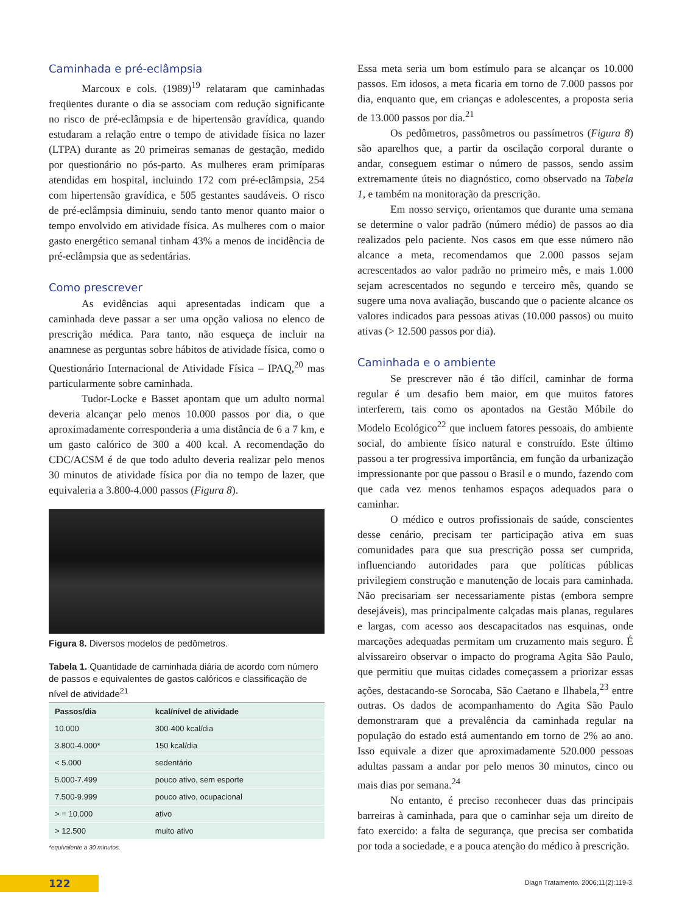Caminhada e pré-eclâmpsia
Marcoux e cols. (1989)<sup>19</sup> relataram que caminhadas freqüentes durante o dia se associam com redução significante no risco de pré-eclâmpsia e de hipertensão gravídica, quando estudaram a relação entre o tempo de atividade física no lazer (LTPA) durante as 20 primeiras semanas de gestação, medido por questionário no pós-parto. As mulheres eram primíparas atendidas em hospital, incluindo 172 com pré-eclâmpsia, 254 com hipertensão gravídica, e 505 gestantes saudáveis. O risco de pré-eclâmpsia diminuiu, sendo tanto menor quanto maior o tempo envolvido em atividade física. As mulheres com o maior gasto energético semanal tinham 43% a menos de incidência de pré-eclâmpsia que as sedentárias.
Como prescrever
As evidências aqui apresentadas indicam que a caminhada deve passar a ser uma opção valiosa no elenco de prescrição médica. Para tanto, não esqueça de incluir na anamnese as perguntas sobre hábitos de atividade física, como o Questionário Internacional de Atividade Física – IPAQ,<sup>20</sup> mas particularmente sobre caminhada.
Tudor-Locke e Basset apontam que um adulto normal deveria alcançar pelo menos 10.000 passos por dia, o que aproximadamente corresponderia a uma distância de 6 a 7 km, e um gasto calórico de 300 a 400 kcal. A recomendação do CDC/ACSM é de que todo adulto deveria realizar pelo menos 30 minutos de atividade física por dia no tempo de lazer, que equivaleria a 3.800-4.000 passos (Figura 8).
Figura 8. Diversos modelos de pedômetros.
Tabela 1. Quantidade de caminhada diária de acordo com número de passos e equivalentes de gastos calóricos e classificação de nível de atividade<sup>21</sup>
| Passos/dia | kcal/nível de atividade |
| --- | --- |
| 10.000 | 300-400 kcal/dia |
| 3.800-4.000* | 150 kcal/dia |
| < 5.000 | sedentário |
| 5.000-7.499 | pouco ativo, sem esporte |
| 7.500-9.999 | pouco ativo, ocupacional |
| > = 10.000 | ativo |
| > 12.500 | muito ativo |
*equivalente a 30 minutos.
Essa meta seria um bom estímulo para se alcançar os 10.000 passos. Em idosos, a meta ficaria em torno de 7.000 passos por dia, enquanto que, em crianças e adolescentes, a proposta seria de 13.000 passos por dia.<sup>21</sup>
Os pedômetros, passômetros ou passímetros (Figura 8) são aparelhos que, a partir da oscilação corporal durante o andar, conseguem estimar o número de passos, sendo assim extremamente úteis no diagnóstico, como observado na Tabela 1, e também na monitoração da prescrição.
Em nosso serviço, orientamos que durante uma semana se determine o valor padrão (número médio) de passos ao dia realizados pelo paciente. Nos casos em que esse número não alcance a meta, recomendamos que 2.000 passos sejam acrescentados ao valor padrão no primeiro mês, e mais 1.000 sejam acrescentados no segundo e terceiro mês, quando se sugere uma nova avaliação, buscando que o paciente alcance os valores indicados para pessoas ativas (10.000 passos) ou muito ativas (> 12.500 passos por dia).
Caminhada e o ambiente
Se prescrever não é tão difícil, caminhar de forma regular é um desafio bem maior, em que muitos fatores interferem, tais como os apontados na Gestão Móbile do Modelo Ecológico<sup>22</sup> que incluem fatores pessoais, do ambiente social, do ambiente físico natural e construído. Este último passou a ter progressiva importância, em função da urbanização impressionante por que passou o Brasil e o mundo, fazendo com que cada vez menos tenhamos espaços adequados para o caminhar.
O médico e outros profissionais de saúde, conscientes desse cenário, precisam ter participação ativa em suas comunidades para que sua prescrição possa ser cumprida, influenciando autoridades para que políticas públicas privilegiem construção e manutenção de locais para caminhada. Não precisariam ser necessariamente pistas (embora sempre desejáveis), mas principalmente calçadas mais planas, regulares e largas, com acesso aos descapacitados nas esquinas, onde marcações adequadas permitam um cruzamento mais seguro. É alvissareiro observar o impacto do programa Agita São Paulo, que permitiu que muitas cidades começassem a priorizar essas ações, destacando-se Sorocaba, São Caetano e Ilhabela,<sup>23</sup> entre outras. Os dados de acompanhamento do Agita São Paulo demonstraram que a prevalência da caminhada regular na população do estado está aumentando em torno de 2% ao ano. Isso equivale a dizer que aproximadamente 520.000 pessoas adultas passam a andar por pelo menos 30 minutos, cinco ou mais dias por semana.<sup>24</sup>
No entanto, é preciso reconhecer duas das principais barreiras à caminhada, para que o caminhar seja um direito de fato exercido: a falta de segurança, que precisa ser combatida por toda a sociedade, e a pouca atenção do médico à prescrição.
122
Diagn Tratamento. 2006;11(2):119-3.